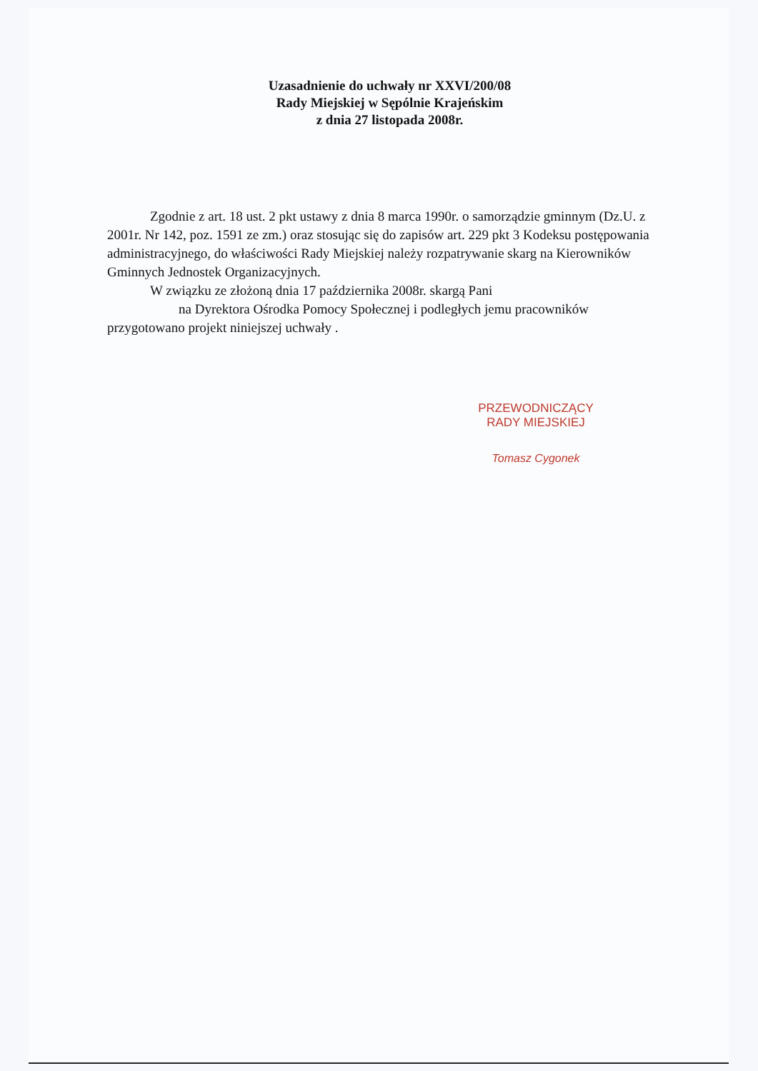Uzasadnienie do uchwały nr XXVI/200/08
Rady Miejskiej w Sępólnie Krajeńskim
z dnia 27 listopada 2008r.
Zgodnie z art. 18 ust. 2 pkt ustawy z dnia 8 marca 1990r. o samorządzie gminnym (Dz.U. z 2001r. Nr 142, poz. 1591 ze zm.) oraz stosując się do zapisów art. 229 pkt 3 Kodeksu postępowania administracyjnego, do właściwości Rady Miejskiej należy rozpatrywanie skarg na Kierowników Gminnych Jednostek Organizacyjnych.
W związku ze złożoną dnia 17 października 2008r. skargą Pani
na Dyrektora Ośrodka Pomocy Społecznej i podległych jemu pracowników przygotowano projekt niniejszej uchwały .
PRZEWODNICZĄCY
RADY MIEJSKIEJ
Tomasz Cygonek